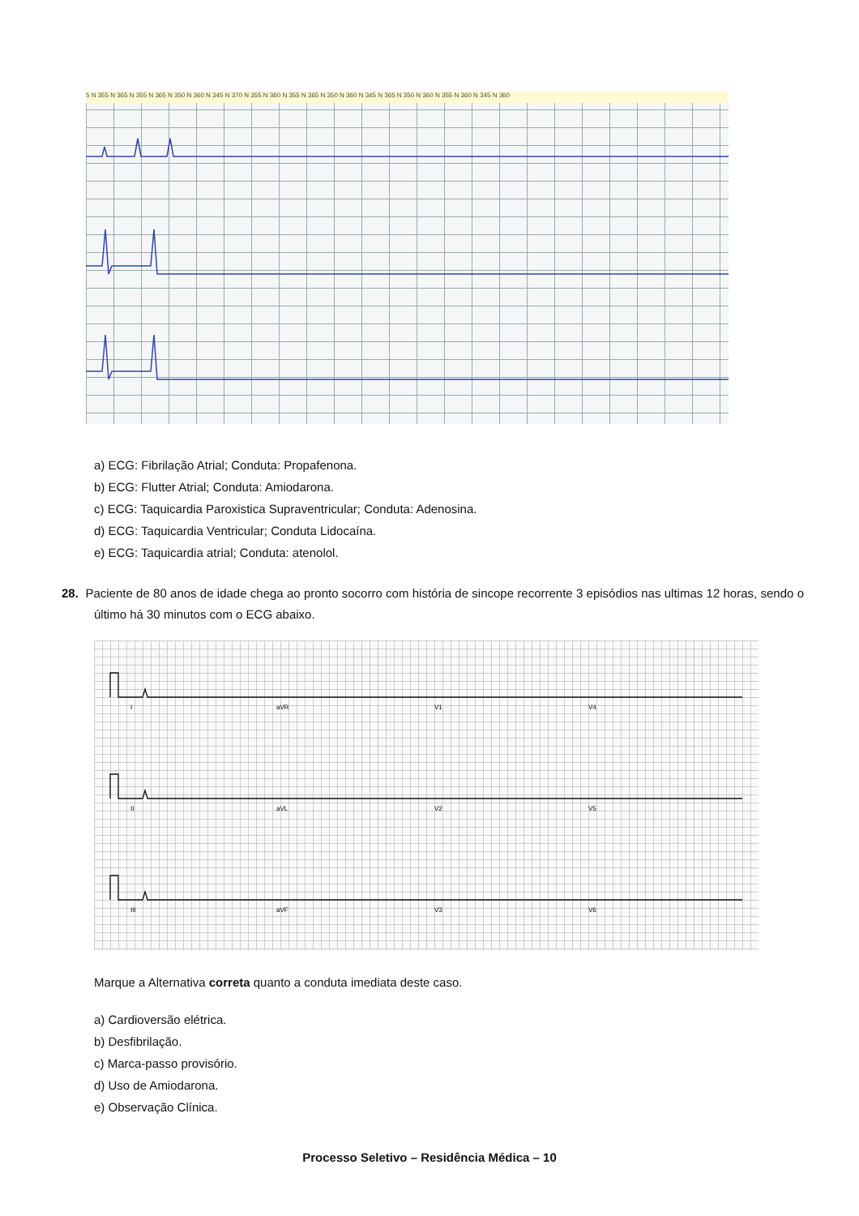5 N 355 N 365 N 355 N 365 N 350 N 360 N 345 N 370 N 355 N 360 N 355 N 365 N 350 N 360 N 345 N 365 N 350 N 360 N 355 N 360 N 345 N 360
a) ECG: Fibrilação Atrial; Conduta: Propafenona.
b) ECG: Flutter Atrial; Conduta: Amiodarona.
c) ECG: Taquicardia Paroxistica Supraventricular; Conduta: Adenosina.
d) ECG: Taquicardia Ventricular; Conduta Lidocaína.
e) ECG: Taquicardia atrial; Conduta: atenolol.
28. Paciente de 80 anos de idade chega ao pronto socorro com história de sincope recorrente 3 episódios nas ultimas 12 horas, sendo o último há 30 minutos com o ECG abaixo.
I
aVR
V1
V4
II
aVL
V2
V5
III
aVF
V3
V6
Marque a Alternativa correta quanto a conduta imediata deste caso.
a) Cardioversão elétrica.
b) Desfibrilação.
c) Marca-passo provisório.
d) Uso de Amiodarona.
e) Observação Clínica.
Processo Seletivo – Residência Médica – 10